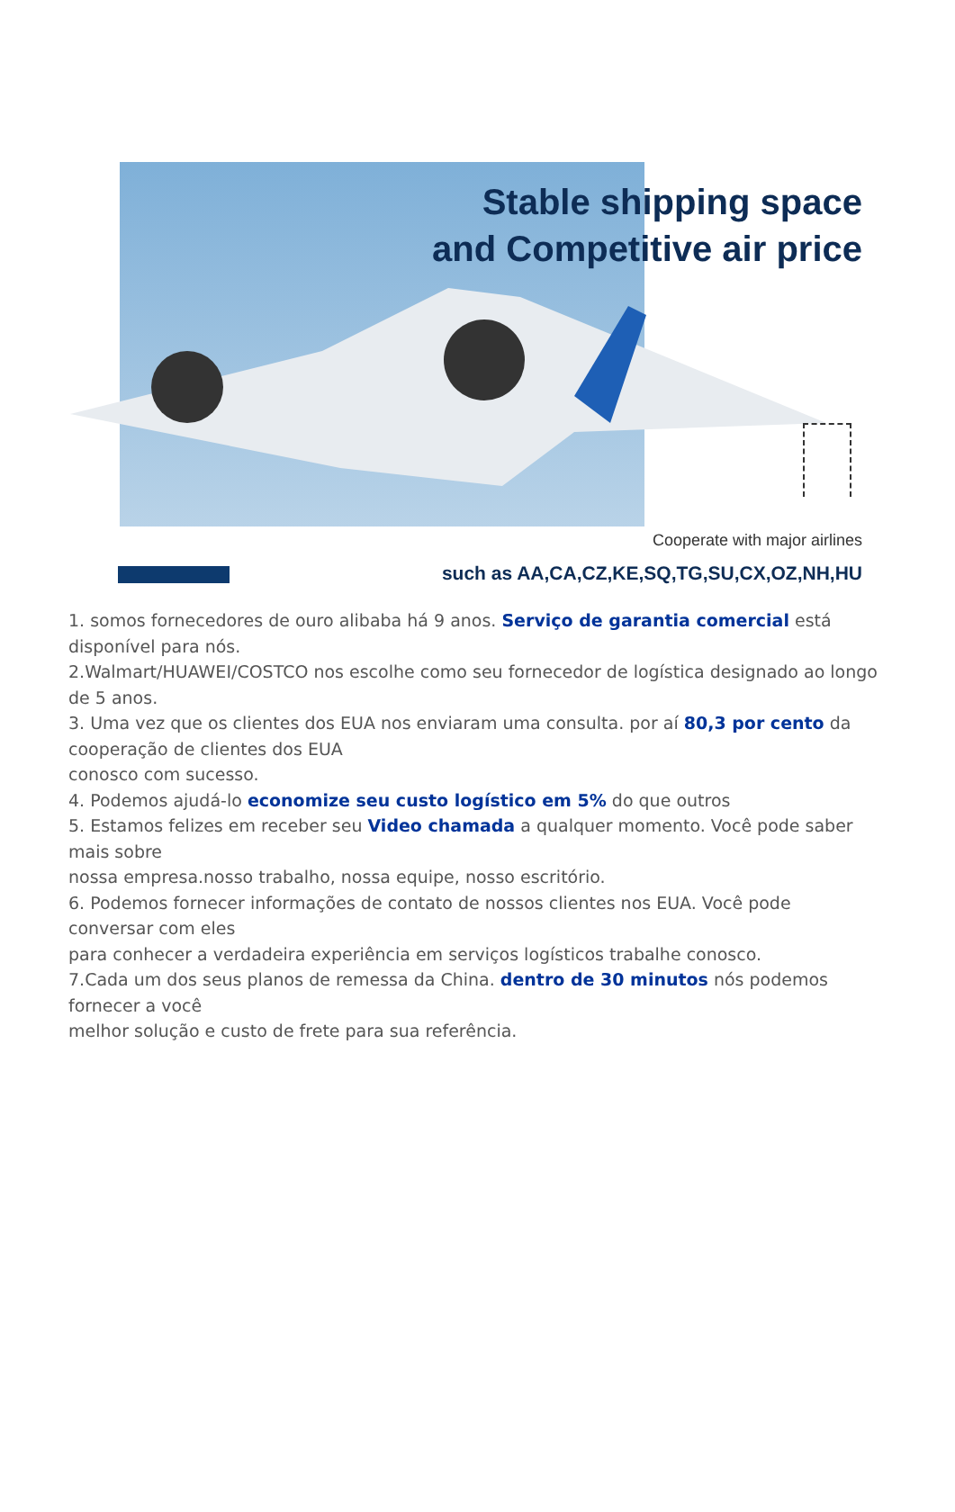Stable shipping space
and Competitive air price
Cooperate with major airlines
such as AA,CA,CZ,KE,SQ,TG,SU,CX,OZ,NH,HU
1. somos fornecedores de ouro alibaba há 9 anos. Serviço de garantia comercial está disponível para nós.
2.Walmart/HUAWEI/COSTCO nos escolhe como seu fornecedor de logística designado ao longo de 5 anos.
3. Uma vez que os clientes dos EUA nos enviaram uma consulta. por aí 80,3 por cento da cooperação de clientes dos EUA
conosco com sucesso.
4. Podemos ajudá-lo economize seu custo logístico em 5% do que outros
5. Estamos felizes em receber seu Video chamada a qualquer momento. Você pode saber mais sobre
nossa empresa.nosso trabalho, nossa equipe, nosso escritório.
6. Podemos fornecer informações de contato de nossos clientes nos EUA. Você pode conversar com eles
para conhecer a verdadeira experiência em serviços logísticos trabalhe conosco.
7.Cada um dos seus planos de remessa da China. dentro de 30 minutos nós podemos fornecer a você
melhor solução e custo de frete para sua referência.